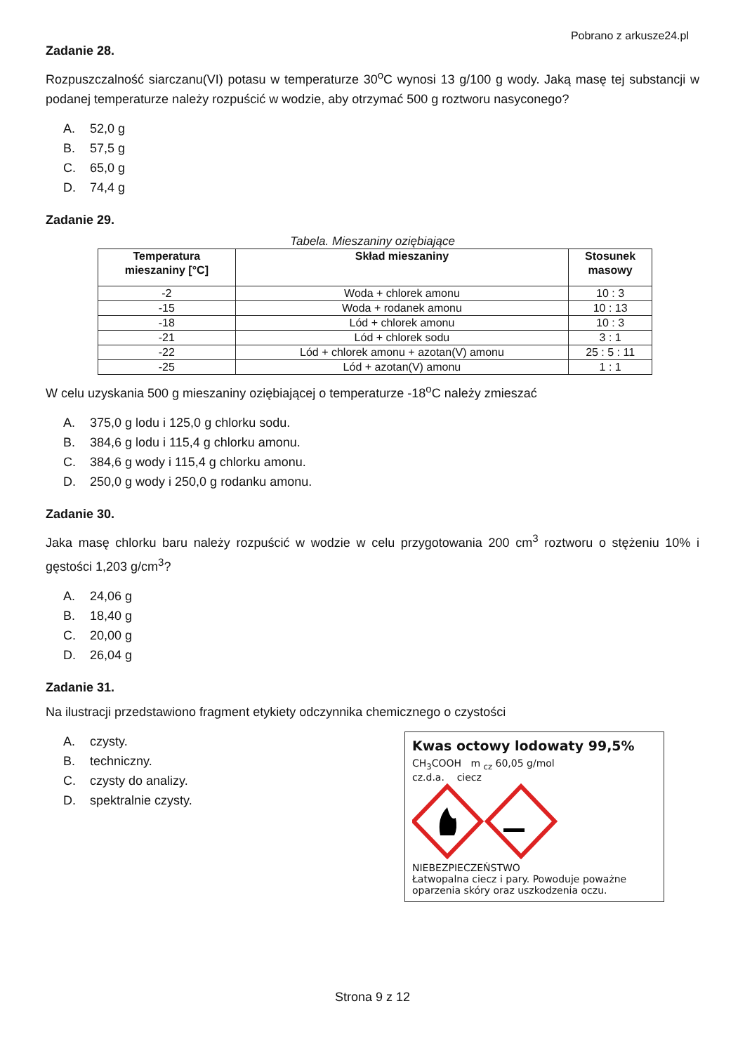Pobrano z arkusze24.pl
Zadanie 28.
Rozpuszczalność siarczanu(VI) potasu w temperaturze 30<sup>o</sup>C wynosi 13 g/100 g wody. Jaką masę tej substancji w podanej temperaturze należy rozpuścić w wodzie, aby otrzymać 500 g roztworu nasyconego?
A. 52,0 g
B. 57,5 g
C. 65,0 g
D. 74,4 g
Zadanie 29.
Tabela. Mieszaniny oziębiające
| Temperatura mieszaniny [°C] | Skład mieszaniny | Stosunek masowy |
| --- | --- | --- |
| -2 | Woda + chlorek amonu | 10 : 3 |
| -15 | Woda + rodanek amonu | 10 : 13 |
| -18 | Lód + chlorek amonu | 10 : 3 |
| -21 | Lód + chlorek sodu | 3 : 1 |
| -22 | Lód + chlorek amonu + azotan(V) amonu | 25 : 5 : 11 |
| -25 | Lód + azotan(V) amonu | 1 : 1 |
W celu uzyskania 500 g mieszaniny oziębiającej o temperaturze -18<sup>o</sup>C należy zmieszać
A. 375,0 g lodu i 125,0 g chlorku sodu.
B. 384,6 g lodu i 115,4 g chlorku amonu.
C. 384,6 g wody i 115,4 g chlorku amonu.
D. 250,0 g wody i 250,0 g rodanku amonu.
Zadanie 30.
Jaka masę chlorku baru należy rozpuścić w wodzie w celu przygotowania 200 cm<sup>3</sup> roztworu o stężeniu 10% i gęstości 1,203 g/cm<sup>3</sup>?
A. 24,06 g
B. 18,40 g
C. 20,00 g
D. 26,04 g
Zadanie 31.
Na ilustracji przedstawiono fragment etykiety odczynnika chemicznego o czystości
A. czysty.
B. techniczny.
C. czysty do analizy.
D. spektralnie czysty.
Kwas octowy lodowaty 99,5%
CH<sub>3</sub>COOH m <sub>cz</sub> 60,05 g/mol
cz.d.a. ciecz
NIEBEZPIECZEŃSTWO
Łatwopalna ciecz i pary. Powoduje poważne oparzenia skóry oraz uszkodzenia oczu.
Strona 9 z 12